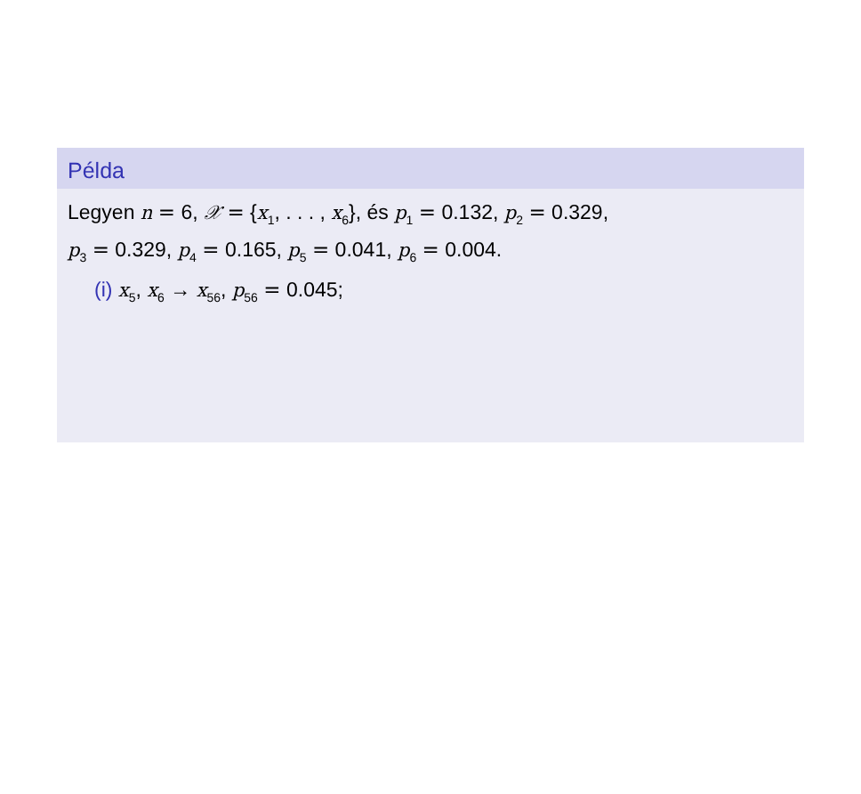Példa
Legyen n = 6, 𝒳 = {x<sub>1</sub>, . . . , x<sub>6</sub>}, és p<sub>1</sub> = 0.132, p<sub>2</sub> = 0.329,
p<sub>3</sub> = 0.329, p<sub>4</sub> = 0.165, p<sub>5</sub> = 0.041, p<sub>6</sub> = 0.004.
(i) x<sub>5</sub>, x<sub>6</sub> → x<sub>56</sub>, p<sub>56</sub> = 0.045;